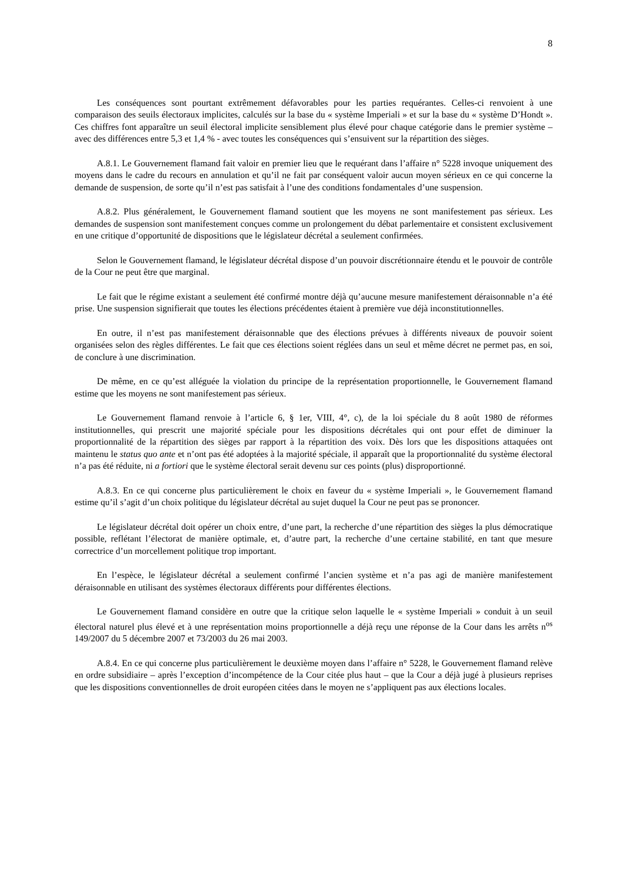8
Les conséquences sont pourtant extrêmement défavorables pour les parties requérantes. Celles-ci renvoient à une comparaison des seuils électoraux implicites, calculés sur la base du « système Imperiali » et sur la base du « système D’Hondt ». Ces chiffres font apparaître un seuil électoral implicite sensiblement plus élevé pour chaque catégorie dans le premier système – avec des différences entre 5,3 et 1,4 % - avec toutes les conséquences qui s’ensuivent sur la répartition des sièges.
A.8.1. Le Gouvernement flamand fait valoir en premier lieu que le requérant dans l’affaire n° 5228 invoque uniquement des moyens dans le cadre du recours en annulation et qu’il ne fait par conséquent valoir aucun moyen sérieux en ce qui concerne la demande de suspension, de sorte qu’il n’est pas satisfait à l’une des conditions fondamentales d’une suspension.
A.8.2. Plus généralement, le Gouvernement flamand soutient que les moyens ne sont manifestement pas sérieux. Les demandes de suspension sont manifestement conçues comme un prolongement du débat parlementaire et consistent exclusivement en une critique d’opportunité de dispositions que le législateur décrétal a seulement confirmées.
Selon le Gouvernement flamand, le législateur décrétal dispose d’un pouvoir discrétionnaire étendu et le pouvoir de contrôle de la Cour ne peut être que marginal.
Le fait que le régime existant a seulement été confirmé montre déjà qu’aucune mesure manifestement déraisonnable n’a été prise. Une suspension signifierait que toutes les élections précédentes étaient à première vue déjà inconstitutionnelles.
En outre, il n’est pas manifestement déraisonnable que des élections prévues à différents niveaux de pouvoir soient organisées selon des règles différentes. Le fait que ces élections soient réglées dans un seul et même décret ne permet pas, en soi, de conclure à une discrimination.
De même, en ce qu’est alléguée la violation du principe de la représentation proportionnelle, le Gouvernement flamand estime que les moyens ne sont manifestement pas sérieux.
Le Gouvernement flamand renvoie à l’article 6, § 1er, VIII, 4°, c), de la loi spéciale du 8 août 1980 de réformes institutionnelles, qui prescrit une majorité spéciale pour les dispositions décrétales qui ont pour effet de diminuer la proportionnalité de la répartition des sièges par rapport à la répartition des voix. Dès lors que les dispositions attaquées ont maintenu le status quo ante et n’ont pas été adoptées à la majorité spéciale, il apparaît que la proportionnalité du système électoral n’a pas été réduite, ni a fortiori que le système électoral serait devenu sur ces points (plus) disproportionné.
A.8.3. En ce qui concerne plus particulièrement le choix en faveur du « système Imperiali », le Gouvernement flamand estime qu’il s’agit d’un choix politique du législateur décrétal au sujet duquel la Cour ne peut pas se prononcer.
Le législateur décrétal doit opérer un choix entre, d’une part, la recherche d’une répartition des sièges la plus démocratique possible, reflétant l’électorat de manière optimale, et, d’autre part, la recherche d’une certaine stabilité, en tant que mesure correctrice d’un morcellement politique trop important.
En l’espèce, le législateur décrétal a seulement confirmé l’ancien système et n’a pas agi de manière manifestement déraisonnable en utilisant des systèmes électoraux différents pour différentes élections.
Le Gouvernement flamand considère en outre que la critique selon laquelle le « système Imperiali » conduit à un seuil électoral naturel plus élevé et à une représentation moins proportionnelle a déjà reçu une réponse de la Cour dans les arrêts n<sup>os</sup> 149/2007 du 5 décembre 2007 et 73/2003 du 26 mai 2003.
A.8.4. En ce qui concerne plus particulièrement le deuxième moyen dans l’affaire n° 5228, le Gouvernement flamand relève en ordre subsidiaire – après l’exception d’incompétence de la Cour citée plus haut – que la Cour a déjà jugé à plusieurs reprises que les dispositions conventionnelles de droit européen citées dans le moyen ne s’appliquent pas aux élections locales.